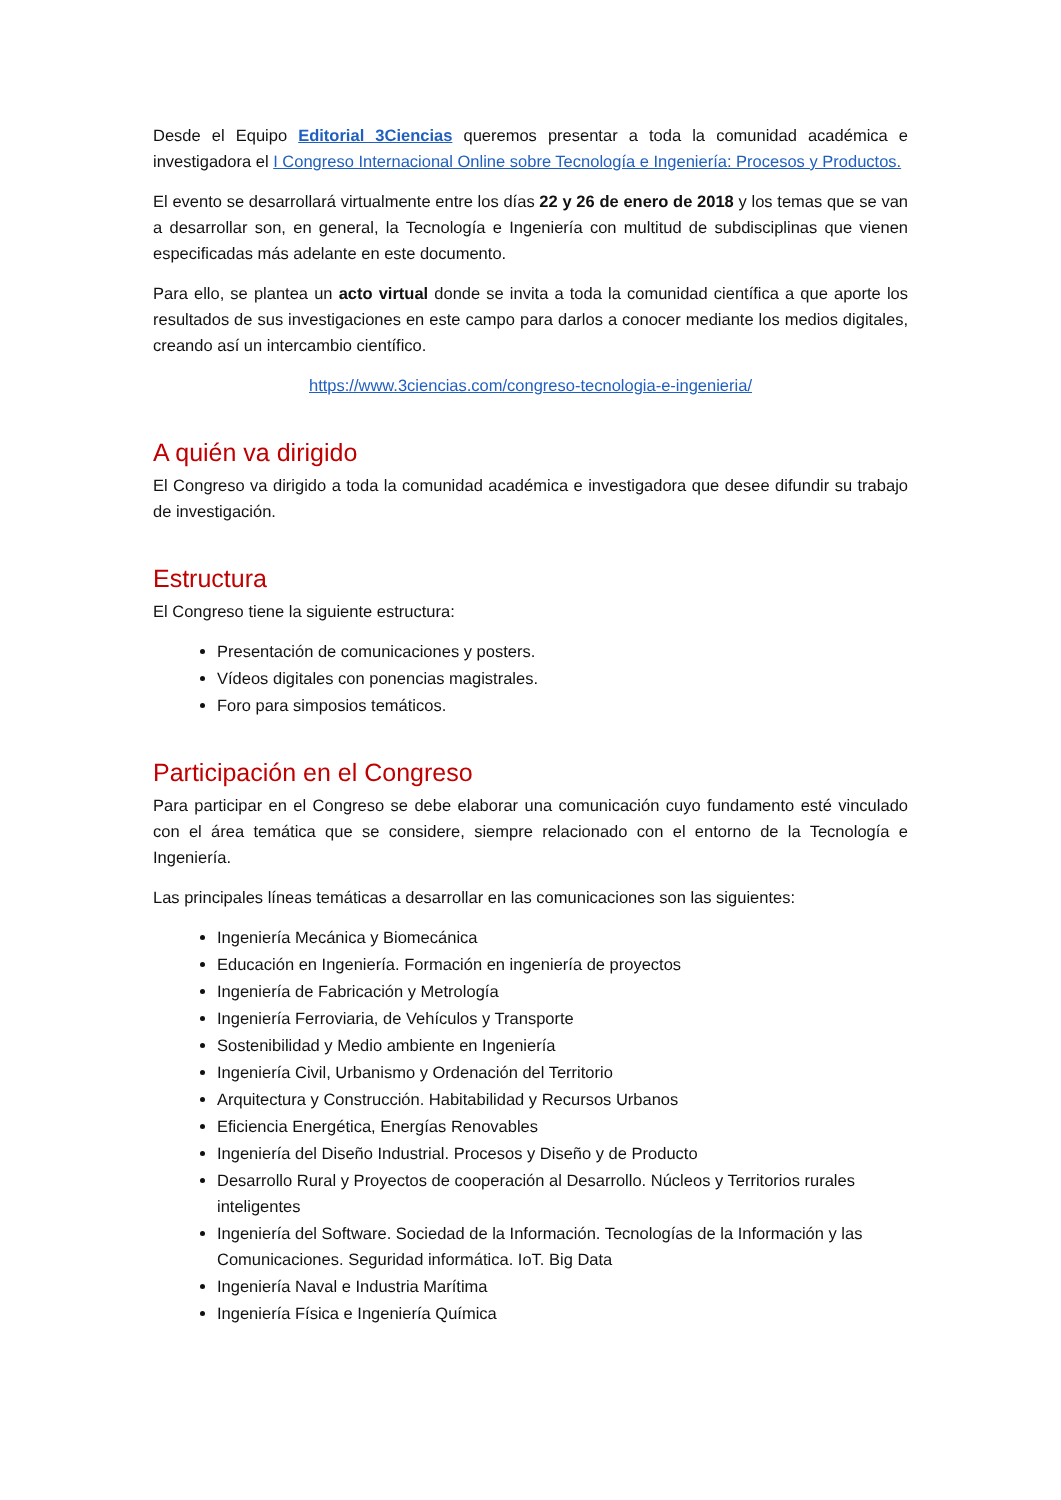Desde el Equipo Editorial 3Ciencias queremos presentar a toda la comunidad académica e investigadora el I Congreso Internacional Online sobre Tecnología e Ingeniería: Procesos y Productos.
El evento se desarrollará virtualmente entre los días 22 y 26 de enero de 2018 y los temas que se van a desarrollar son, en general, la Tecnología e Ingeniería con multitud de subdisciplinas que vienen especificadas más adelante en este documento.
Para ello, se plantea un acto virtual donde se invita a toda la comunidad científica a que aporte los resultados de sus investigaciones en este campo para darlos a conocer mediante los medios digitales, creando así un intercambio científico.
https://www.3ciencias.com/congreso-tecnologia-e-ingenieria/
A quién va dirigido
El Congreso va dirigido a toda la comunidad académica e investigadora que desee difundir su trabajo de investigación.
Estructura
El Congreso tiene la siguiente estructura:
Presentación de comunicaciones y posters.
Vídeos digitales con ponencias magistrales.
Foro para simposios temáticos.
Participación en el Congreso
Para participar en el Congreso se debe elaborar una comunicación cuyo fundamento esté vinculado con el área temática que se considere, siempre relacionado con el entorno de la Tecnología e Ingeniería.
Las principales líneas temáticas a desarrollar en las comunicaciones son las siguientes:
Ingeniería Mecánica y Biomecánica
Educación en Ingeniería. Formación en ingeniería de proyectos
Ingeniería de Fabricación y Metrología
Ingeniería Ferroviaria, de Vehículos y Transporte
Sostenibilidad y Medio ambiente en Ingeniería
Ingeniería Civil, Urbanismo y Ordenación del Territorio
Arquitectura y Construcción. Habitabilidad y Recursos Urbanos
Eficiencia Energética, Energías Renovables
Ingeniería del Diseño Industrial. Procesos y Diseño y de Producto
Desarrollo Rural y Proyectos de cooperación al Desarrollo. Núcleos y Territorios rurales inteligentes
Ingeniería del Software. Sociedad de la Información. Tecnologías de la Información y las Comunicaciones. Seguridad informática. IoT. Big Data
Ingeniería Naval e Industria Marítima
Ingeniería Física e Ingeniería Química